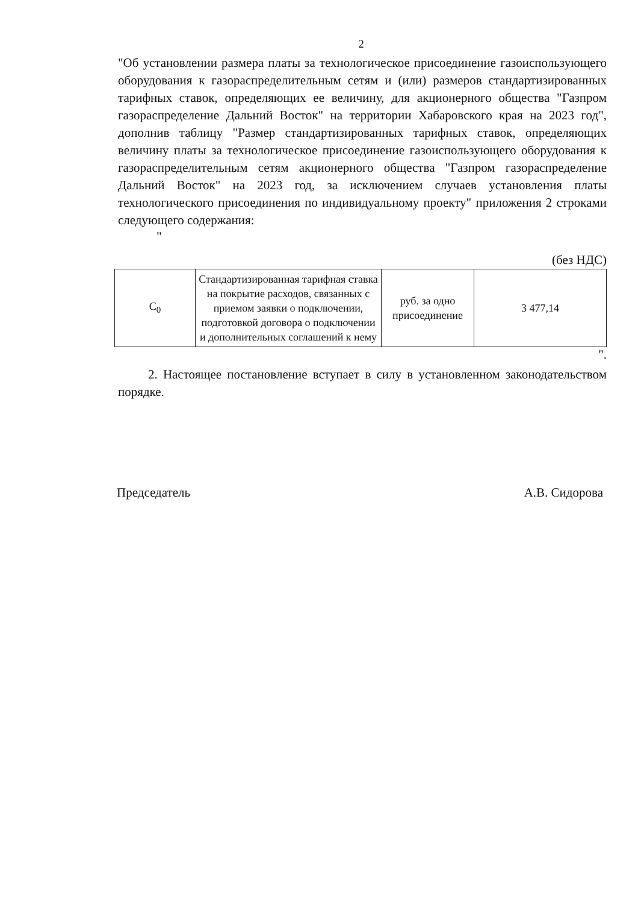2
"Об установлении размера платы за технологическое присоединение газоиспользующего оборудования к газораспределительным сетям и (или) размеров стандартизированных тарифных ставок, определяющих ее величину, для акционерного общества "Газпром газораспределение Дальний Восток" на территории Хабаровского края на 2023 год", дополнив таблицу "Размер стандартизированных тарифных ставок, определяющих величину платы за технологическое присоединение газоиспользующего оборудования к газораспределительным сетям акционерного общества "Газпром газораспределение Дальний Восток" на 2023 год, за исключением случаев установления платы технологического присоединения по индивидуальному проекту" приложения 2 строками следующего содержания:
"
(без НДС)
| C<sub>0</sub> | Стандартизированная тарифная ставка на покрытие расходов, связанных с приемом заявки о подключении, подготовкой договора о подключении и дополнительных соглашений к нему | руб. за одно присоединение | 3 477,14 |
".
2. Настоящее постановление вступает в силу в установленном законодательством порядке.
Председатель А.В. Сидорова